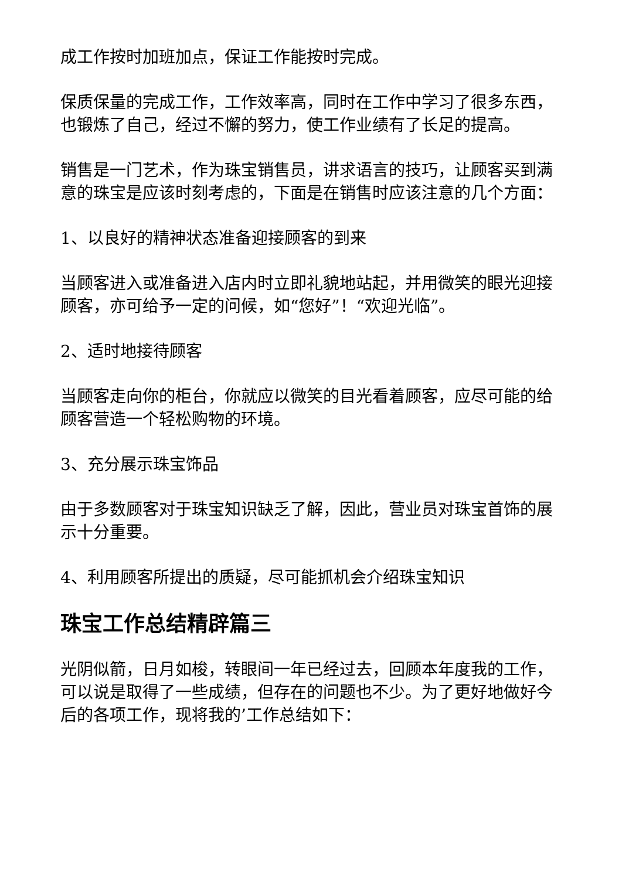成工作按时加班加点，保证工作能按时完成。
保质保量的完成工作，工作效率高，同时在工作中学习了很多东西，也锻炼了自己，经过不懈的努力，使工作业绩有了长足的提高。
销售是一门艺术，作为珠宝销售员，讲求语言的技巧，让顾客买到满意的珠宝是应该时刻考虑的，下面是在销售时应该注意的几个方面：
1、以良好的精神状态准备迎接顾客的到来
当顾客进入或准备进入店内时立即礼貌地站起，并用微笑的眼光迎接顾客，亦可给予一定的问候，如“您好”！“欢迎光临”。
2、适时地接待顾客
当顾客走向你的柜台，你就应以微笑的目光看着顾客，应尽可能的给顾客营造一个轻松购物的环境。
3、充分展示珠宝饰品
由于多数顾客对于珠宝知识缺乏了解，因此，营业员对珠宝首饰的展示十分重要。
4、利用顾客所提出的质疑，尽可能抓机会介绍珠宝知识
珠宝工作总结精辟篇三
光阴似箭，日月如梭，转眼间一年已经过去，回顾本年度我的工作，可以说是取得了一些成绩，但存在的问题也不少。为了更好地做好今后的各项工作，现将我的’工作总结如下：